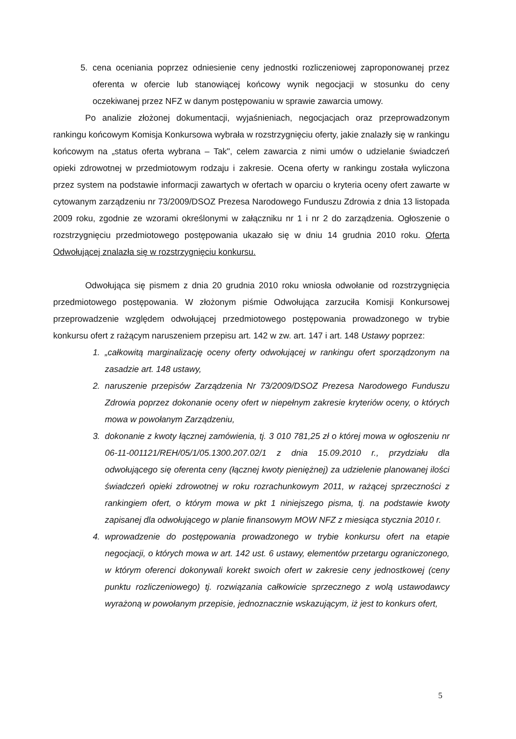5. cena oceniania poprzez odniesienie ceny jednostki rozliczeniowej zaproponowanej przez oferenta w ofercie lub stanowiącej końcowy wynik negocjacji w stosunku do ceny oczekiwanej przez NFZ w danym postępowaniu w sprawie zawarcia umowy.
Po analizie złożonej dokumentacji, wyjaśnieniach, negocjacjach oraz przeprowadzonym rankingu końcowym Komisja Konkursowa wybrała w rozstrzygnięciu oferty, jakie znalazły się w rankingu końcowym na „status oferta wybrana – Tak", celem zawarcia z nimi umów o udzielanie świadczeń opieki zdrowotnej w przedmiotowym rodzaju i zakresie. Ocena oferty w rankingu została wyliczona przez system na podstawie informacji zawartych w ofertach w oparciu o kryteria oceny ofert zawarte w cytowanym zarządzeniu nr 73/2009/DSOZ Prezesa Narodowego Funduszu Zdrowia z dnia 13 listopada 2009 roku, zgodnie ze wzorami określonymi w załączniku nr 1 i nr 2 do zarządzenia. Ogłoszenie o rozstrzygnięciu przedmiotowego postępowania ukazało się w dniu 14 grudnia 2010 roku. Oferta Odwołującej znalazła się w rozstrzygnięciu konkursu.
Odwołująca się pismem z dnia 20 grudnia 2010 roku wniosła odwołanie od rozstrzygnięcia przedmiotowego postępowania. W złożonym piśmie Odwołująca zarzuciła Komisji Konkursowej przeprowadzenie względem odwołującej przedmiotowego postępowania prowadzonego w trybie konkursu ofert z rażącym naruszeniem przepisu art. 142 w zw. art. 147 i art. 148 Ustawy poprzez:
1. „całkowitą marginalizację oceny oferty odwołującej w rankingu ofert sporządzonym na zasadzie art. 148 ustawy,
2. naruszenie przepisów Zarządzenia Nr 73/2009/DSOZ Prezesa Narodowego Funduszu Zdrowia poprzez dokonanie oceny ofert w niepełnym zakresie kryteriów oceny, o których mowa w powołanym Zarządzeniu,
3. dokonanie z kwoty łącznej zamówienia, tj. 3 010 781,25 zł o której mowa w ogłoszeniu nr 06-11-001121/REH/05/1/05.1300.207.02/1 z dnia 15.09.2010 r., przydziału dla odwołującego się oferenta ceny (łącznej kwoty pieniężnej) za udzielenie planowanej ilości świadczeń opieki zdrowotnej w roku rozrachunkowym 2011, w rażącej sprzeczności z rankingiem ofert, o którym mowa w pkt 1 niniejszego pisma, tj. na podstawie kwoty zapisanej dla odwołującego w planie finansowym MOW NFZ z miesiąca stycznia 2010 r.
4. wprowadzenie do postępowania prowadzonego w trybie konkursu ofert na etapie negocjacji, o których mowa w art. 142 ust. 6 ustawy, elementów przetargu ograniczonego, w którym oferenci dokonywali korekt swoich ofert w zakresie ceny jednostkowej (ceny punktu rozliczeniowego) tj. rozwiązania całkowicie sprzecznego z wolą ustawodawcy wyrażoną w powołanym przepisie, jednoznacznie wskazującym, iż jest to konkurs ofert,
5